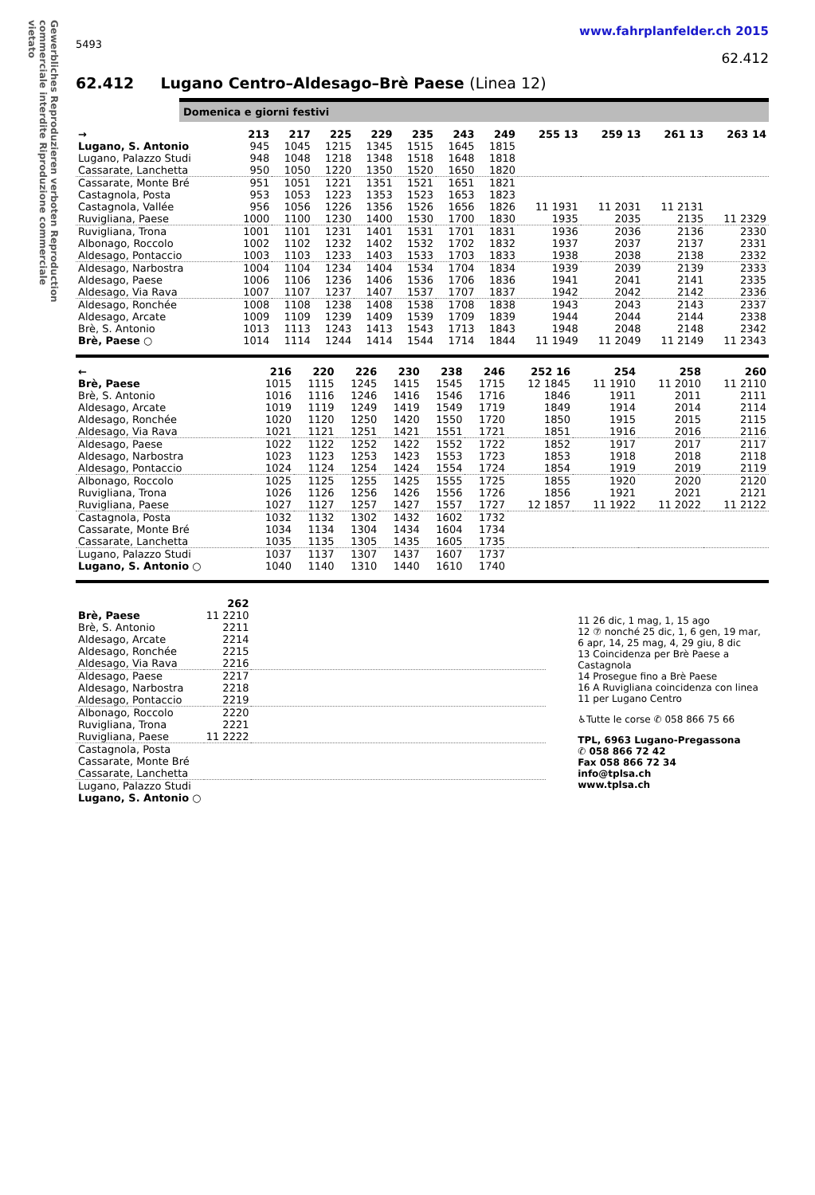Gewerbliches Reproduzieren verboten Reproduction commerciale interdite Riproduzione commerciale vietato
www.fahrplanfelder.ch 2015
5493
62.412
62.412 Lugano Centro–Aldesago–Brè Paese (Linea 12)
Domenica e giorni festivi
| → | 213 | 217 | 225 | 229 | 235 | 243 | 249 | 255 13 | 259 13 | 261 13 | 263 14 |
| --- | --- | --- | --- | --- | --- | --- | --- | --- | --- | --- | --- |
| Lugano, S. Antonio | 945 | 1045 | 1215 | 1345 | 1515 | 1645 | 1815 | | | | |
| Lugano, Palazzo Studi | 948 | 1048 | 1218 | 1348 | 1518 | 1648 | 1818 | | | | |
| Cassarate, Lanchetta | 950 | 1050 | 1220 | 1350 | 1520 | 1650 | 1820 | | | | |
| Cassarate, Monte Bré | 951 | 1051 | 1221 | 1351 | 1521 | 1651 | 1821 | | | | |
| Castagnola, Posta | 953 | 1053 | 1223 | 1353 | 1523 | 1653 | 1823 | | | | |
| Castagnola, Vallée | 956 | 1056 | 1226 | 1356 | 1526 | 1656 | 1826 | 11 1931 | 11 2031 | 11 2131 | |
| Ruvigliana, Paese | 1000 | 1100 | 1230 | 1400 | 1530 | 1700 | 1830 | 1935 | 2035 | 2135 | 11 2329 |
| Ruvigliana, Trona | 1001 | 1101 | 1231 | 1401 | 1531 | 1701 | 1831 | 1936 | 2036 | 2136 | 2330 |
| Albonago, Roccolo | 1002 | 1102 | 1232 | 1402 | 1532 | 1702 | 1832 | 1937 | 2037 | 2137 | 2331 |
| Aldesago, Pontaccio | 1003 | 1103 | 1233 | 1403 | 1533 | 1703 | 1833 | 1938 | 2038 | 2138 | 2332 |
| Aldesago, Narbostra | 1004 | 1104 | 1234 | 1404 | 1534 | 1704 | 1834 | 1939 | 2039 | 2139 | 2333 |
| Aldesago, Paese | 1006 | 1106 | 1236 | 1406 | 1536 | 1706 | 1836 | 1941 | 2041 | 2141 | 2335 |
| Aldesago, Via Rava | 1007 | 1107 | 1237 | 1407 | 1537 | 1707 | 1837 | 1942 | 2042 | 2142 | 2336 |
| Aldesago, Ronchée | 1008 | 1108 | 1238 | 1408 | 1538 | 1708 | 1838 | 1943 | 2043 | 2143 | 2337 |
| Aldesago, Arcate | 1009 | 1109 | 1239 | 1409 | 1539 | 1709 | 1839 | 1944 | 2044 | 2144 | 2338 |
| Brè, S. Antonio | 1013 | 1113 | 1243 | 1413 | 1543 | 1713 | 1843 | 1948 | 2048 | 2148 | 2342 |
| Brè, Paese ○ | 1014 | 1114 | 1244 | 1414 | 1544 | 1714 | 1844 | 11 1949 | 11 2049 | 11 2149 | 11 2343 |
| ← | 216 | 220 | 226 | 230 | 238 | 246 | 252 16 | 254 | 258 | 260 |
| --- | --- | --- | --- | --- | --- | --- | --- | --- | --- | --- |
| Brè, Paese | 1015 | 1115 | 1245 | 1415 | 1545 | 1715 | 12 1845 | 11 1910 | 11 2010 | 11 2110 |
| Brè, S. Antonio | 1016 | 1116 | 1246 | 1416 | 1546 | 1716 | 1846 | 1911 | 2011 | 2111 |
| Aldesago, Arcate | 1019 | 1119 | 1249 | 1419 | 1549 | 1719 | 1849 | 1914 | 2014 | 2114 |
| Aldesago, Ronchée | 1020 | 1120 | 1250 | 1420 | 1550 | 1720 | 1850 | 1915 | 2015 | 2115 |
| Aldesago, Via Rava | 1021 | 1121 | 1251 | 1421 | 1551 | 1721 | 1851 | 1916 | 2016 | 2116 |
| Aldesago, Paese | 1022 | 1122 | 1252 | 1422 | 1552 | 1722 | 1852 | 1917 | 2017 | 2117 |
| Aldesago, Narbostra | 1023 | 1123 | 1253 | 1423 | 1553 | 1723 | 1853 | 1918 | 2018 | 2118 |
| Aldesago, Pontaccio | 1024 | 1124 | 1254 | 1424 | 1554 | 1724 | 1854 | 1919 | 2019 | 2119 |
| Albonago, Roccolo | 1025 | 1125 | 1255 | 1425 | 1555 | 1725 | 1855 | 1920 | 2020 | 2120 |
| Ruvigliana, Trona | 1026 | 1126 | 1256 | 1426 | 1556 | 1726 | 1856 | 1921 | 2021 | 2121 |
| Ruvigliana, Paese | 1027 | 1127 | 1257 | 1427 | 1557 | 1727 | 12 1857 | 11 1922 | 11 2022 | 11 2122 |
| Castagnola, Posta | 1032 | 1132 | 1302 | 1432 | 1602 | 1732 | | | | |
| Cassarate, Monte Bré | 1034 | 1134 | 1304 | 1434 | 1604 | 1734 | | | | |
| Cassarate, Lanchetta | 1035 | 1135 | 1305 | 1435 | 1605 | 1735 | | | | |
| Lugano, Palazzo Studi | 1037 | 1137 | 1307 | 1437 | 1607 | 1737 | | | | |
| Lugano, S. Antonio ○ | 1040 | 1140 | 1310 | 1440 | 1610 | 1740 | | | | |
| | 262 | |
| --- | --- | --- |
| Brè, Paese | 11 2210 | |
| Brè, S. Antonio | 2211 | |
| Aldesago, Arcate | 2214 | |
| Aldesago, Ronchée | 2215 | |
| Aldesago, Via Rava | 2216 | |
| Aldesago, Paese | 2217 | |
| Aldesago, Narbostra | 2218 | |
| Aldesago, Pontaccio | 2219 | |
| Albonago, Roccolo | 2220 | |
| Ruvigliana, Trona | 2221 | |
| Ruvigliana, Paese | 11 2222 | |
| Castagnola, Posta | | |
| Cassarate, Monte Bré | | |
| Cassarate, Lanchetta | | |
| Lugano, Palazzo Studi | | |
| Lugano, S. Antonio ○ | | |
11 26 dic, 1 mag, 1, 15 ago
12 ⑦ nonché 25 dic, 1, 6 gen, 19 mar, 6 apr, 14, 25 mag, 4, 29 giu, 8 dic
13 Coincidenza per Brè Paese a Castagnola
14 Prosegue fino a Brè Paese
16 A Ruvigliana coincidenza con linea 11 per Lugano Centro
♿Tutte le corse ✆ 058 866 75 66
TPL, 6963 Lugano-Pregassona
✆ 058 866 72 42
Fax 058 866 72 34
info@tplsa.ch
www.tplsa.ch